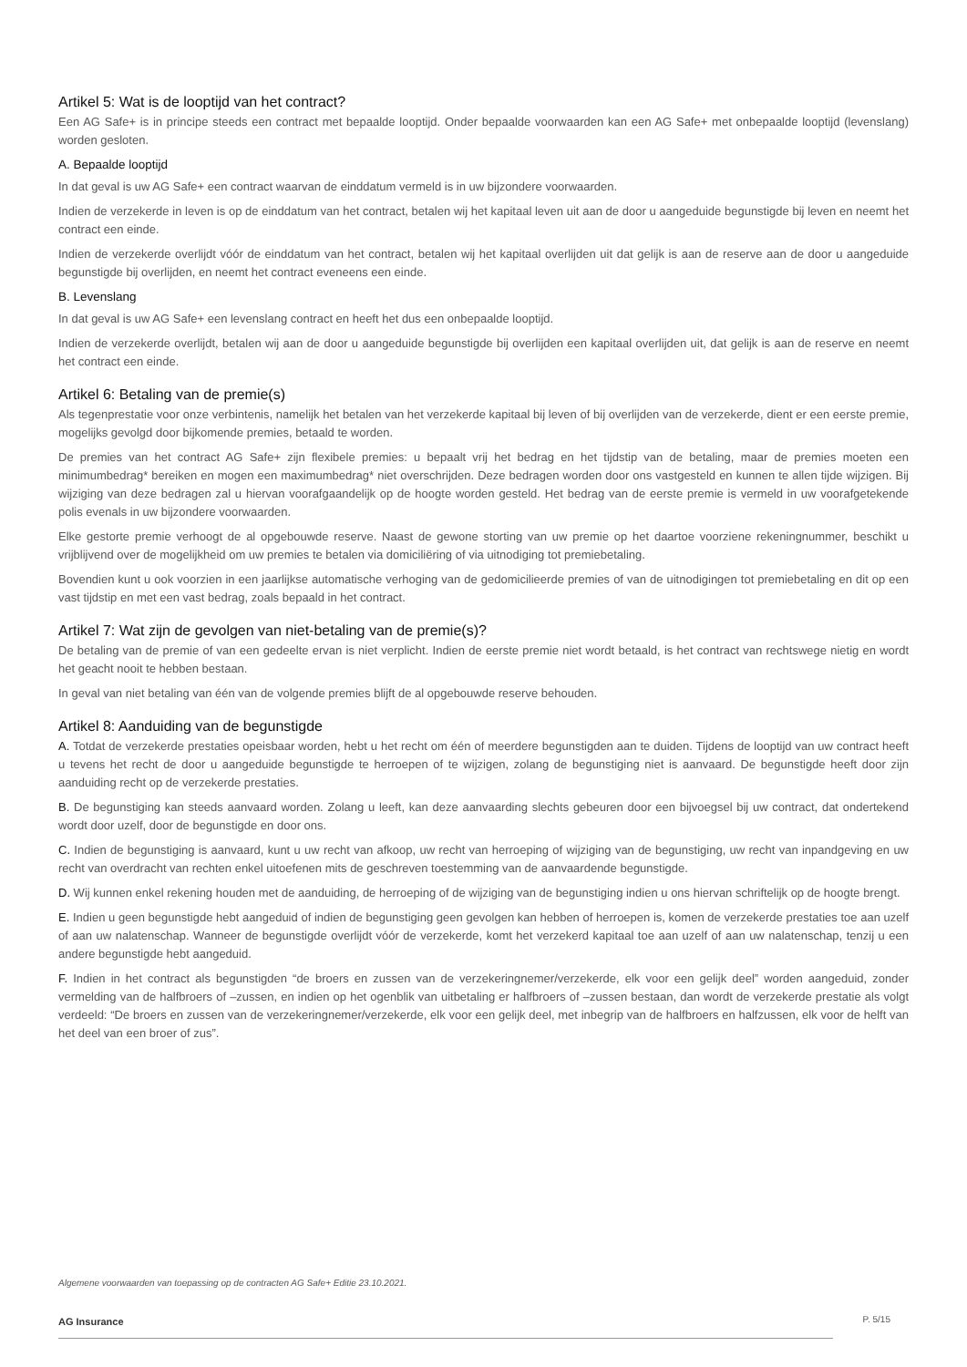Artikel 5: Wat is de looptijd van het contract?
Een AG Safe+ is in principe steeds een contract met bepaalde looptijd. Onder bepaalde voorwaarden kan een AG Safe+ met onbepaalde looptijd (levenslang) worden gesloten.
A. Bepaalde looptijd
In dat geval is uw AG Safe+ een contract waarvan de einddatum vermeld is in uw bijzondere voorwaarden.
Indien de verzekerde in leven is op de einddatum van het contract, betalen wij het kapitaal leven uit aan de door u aangeduide begunstigde bij leven en neemt het contract een einde.
Indien de verzekerde overlijdt vóór de einddatum van het contract, betalen wij het kapitaal overlijden uit dat gelijk is aan de reserve aan de door u aangeduide begunstigde bij overlijden, en neemt het contract eveneens een einde.
B. Levenslang
In dat geval is uw AG Safe+ een levenslang contract en heeft het dus een onbepaalde looptijd.
Indien de verzekerde overlijdt, betalen wij aan de door u aangeduide begunstigde bij overlijden een kapitaal overlijden uit, dat gelijk is aan de reserve en neemt het contract een einde.
Artikel 6: Betaling van de premie(s)
Als tegenprestatie voor onze verbintenis, namelijk het betalen van het verzekerde kapitaal bij leven of bij overlijden van de verzekerde, dient er een eerste premie, mogelijks gevolgd door bijkomende premies, betaald te worden.
De premies van het contract AG Safe+ zijn flexibele premies: u bepaalt vrij het bedrag en het tijdstip van de betaling, maar de premies moeten een minimumbedrag* bereiken en mogen een maximumbedrag* niet overschrijden. Deze bedragen worden door ons vastgesteld en kunnen te allen tijde wijzigen. Bij wijziging van deze bedragen zal u hiervan voorafgaandelijk op de hoogte worden gesteld. Het bedrag van de eerste premie is vermeld in uw voorafgetekende polis evenals in uw bijzondere voorwaarden.
Elke gestorte premie verhoogt de al opgebouwde reserve. Naast de gewone storting van uw premie op het daartoe voorziene rekeningnummer, beschikt u vrijblijvend over de mogelijkheid om uw premies te betalen via domiciliëring of via uitnodiging tot premiebetaling.
Bovendien kunt u ook voorzien in een jaarlijkse automatische verhoging van de gedomicilieerde premies of van de uitnodigingen tot premiebetaling en dit op een vast tijdstip en met een vast bedrag, zoals bepaald in het contract.
Artikel 7: Wat zijn de gevolgen van niet-betaling van de premie(s)?
De betaling van de premie of van een gedeelte ervan is niet verplicht. Indien de eerste premie niet wordt betaald, is het contract van rechtswege nietig en wordt het geacht nooit te hebben bestaan.
In geval van niet betaling van één van de volgende premies blijft de al opgebouwde reserve behouden.
Artikel 8: Aanduiding van de begunstigde
A. Totdat de verzekerde prestaties opeisbaar worden, hebt u het recht om één of meerdere begunstigden aan te duiden. Tijdens de looptijd van uw contract heeft u tevens het recht de door u aangeduide begunstigde te herroepen of te wijzigen, zolang de begunstiging niet is aanvaard. De begunstigde heeft door zijn aanduiding recht op de verzekerde prestaties.
B. De begunstiging kan steeds aanvaard worden. Zolang u leeft, kan deze aanvaarding slechts gebeuren door een bijvoegsel bij uw contract, dat ondertekend wordt door uzelf, door de begunstigde en door ons.
C. Indien de begunstiging is aanvaard, kunt u uw recht van afkoop, uw recht van herroeping of wijziging van de begunstiging, uw recht van inpandgeving en uw recht van overdracht van rechten enkel uitoefenen mits de geschreven toestemming van de aanvaardende begunstigde.
D. Wij kunnen enkel rekening houden met de aanduiding, de herroeping of de wijziging van de begunstiging indien u ons hiervan schriftelijk op de hoogte brengt.
E. Indien u geen begunstigde hebt aangeduid of indien de begunstiging geen gevolgen kan hebben of herroepen is, komen de verzekerde prestaties toe aan uzelf of aan uw nalatenschap. Wanneer de begunstigde overlijdt vóór de verzekerde, komt het verzekerd kapitaal toe aan uzelf of aan uw nalatenschap, tenzij u een andere begunstigde hebt aangeduid.
F. Indien in het contract als begunstigden “de broers en zussen van de verzekeringnemer/verzekerde, elk voor een gelijk deel” worden aangeduid, zonder vermelding van de halfbroers of –zussen, en indien op het ogenblik van uitbetaling er halfbroers of –zussen bestaan, dan wordt de verzekerde prestatie als volgt verdeeld: “De broers en zussen van de verzekeringnemer/verzekerde, elk voor een gelijk deel, met inbegrip van de halfbroers en halfzussen, elk voor de helft van het deel van een broer of zus”.
Algemene voorwaarden van toepassing op de contracten AG Safe+ Editie 23.10.2021.
AG Insurance
P. 5/15